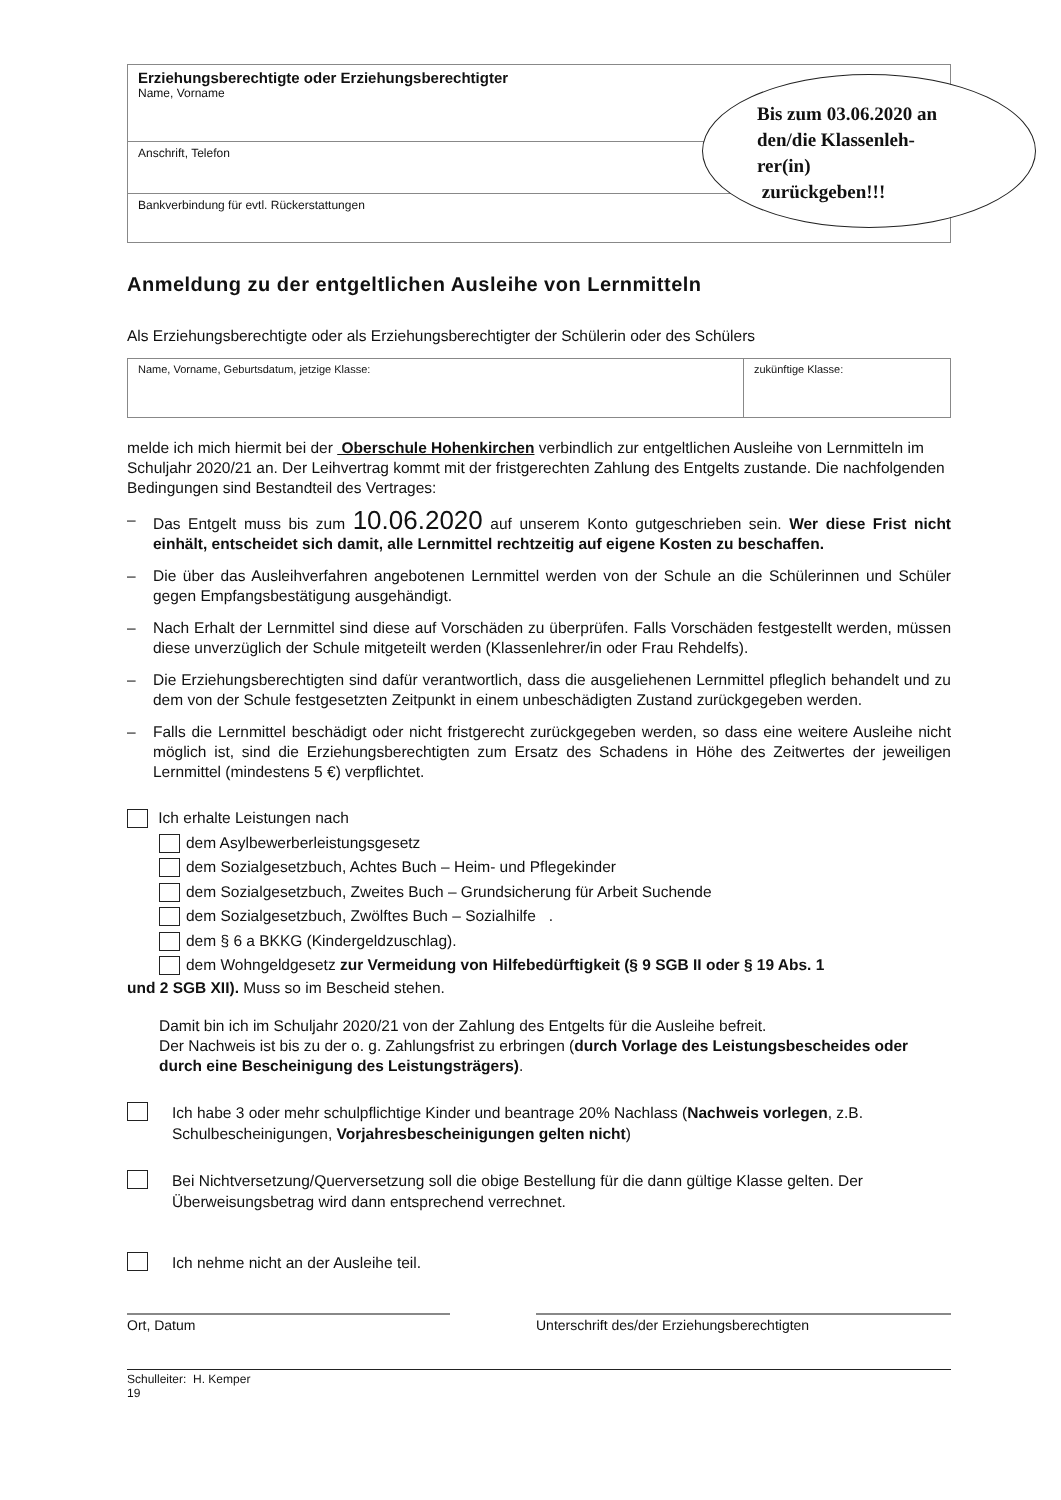| Erziehungsberechtigte oder Erziehungsberechtigter Name, Vorname |
| Anschrift, Telefon |
| Bankverbindung für evtl. Rückerstattungen |
Anmeldung zu der entgeltlichen Ausleihe von Lernmitteln
Als Erziehungsberechtigte oder als Erziehungsberechtigter der Schülerin oder des Schülers
| Name, Vorname, Geburtsdatum, jetzige Klasse: | zukünftige Klasse: |
melde ich mich hiermit bei der Oberschule Hohenkirchen verbindlich zur entgeltlichen Ausleihe von Lernmitteln im Schuljahr 2020/21 an. Der Leihvertrag kommt mit der fristgerechten Zahlung des Entgelts zustande. Die nachfolgenden Bedingungen sind Bestandteil des Vertrages:
– Das Entgelt muss bis zum 10.06.2020 auf unserem Konto gutgeschrieben sein. Wer diese Frist nicht einhält, entscheidet sich damit, alle Lernmittel rechtzeitig auf eigene Kosten zu beschaffen.
– Die über das Ausleihverfahren angebotenen Lernmittel werden von der Schule an die Schülerinnen und Schüler gegen Empfangsbestätigung ausgehändigt.
– Nach Erhalt der Lernmittel sind diese auf Vorschäden zu überprüfen. Falls Vorschäden festgestellt werden, müssen diese unverzüglich der Schule mitgeteilt werden (Klassenlehrer/in oder Frau Rehdelfs).
– Die Erziehungsberechtigten sind dafür verantwortlich, dass die ausgeliehenen Lernmittel pfleglich behandelt und zu dem von der Schule festgesetzten Zeitpunkt in einem unbeschädigten Zustand zurückgegeben werden.
– Falls die Lernmittel beschädigt oder nicht fristgerecht zurückgegeben werden, so dass eine weitere Ausleihe nicht möglich ist, sind die Erziehungsberechtigten zum Ersatz des Schadens in Höhe des Zeitwertes der jeweiligen Lernmittel (mindestens 5 €) verpflichtet.
Ich erhalte Leistungen nach
dem Asylbewerberleistungsgesetz
dem Sozialgesetzbuch, Achtes Buch – Heim- und Pflegekinder
dem Sozialgesetzbuch, Zweites Buch – Grundsicherung für Arbeit Suchende
dem Sozialgesetzbuch, Zwölftes Buch – Sozialhilfe .
dem § 6 a BKKG (Kindergeldzuschlag).
dem Wohngeldgesetz zur Vermeidung von Hilfebedürftigkeit (§ 9 SGB II oder § 19 Abs. 1
und 2 SGB XII). Muss so im Bescheid stehen.
Damit bin ich im Schuljahr 2020/21 von der Zahlung des Entgelts für die Ausleihe befreit.
Der Nachweis ist bis zu der o. g. Zahlungsfrist zu erbringen (durch Vorlage des Leistungsbescheides oder durch eine Bescheinigung des Leistungsträgers).
Ich habe 3 oder mehr schulpflichtige Kinder und beantrage 20% Nachlass (Nachweis vorlegen, z.B. Schulbescheinigungen, Vorjahresbescheinigungen gelten nicht)
Bei Nichtversetzung/Querversetzung soll die obige Bestellung für die dann gültige Klasse gelten. Der Überweisungsbetrag wird dann entsprechend verrechnet.
Ich nehme nicht an der Ausleihe teil.
Ort, Datum Unterschrift des/der Erziehungsberechtigten
Schulleiter: H. Kemper
19
Bis zum 03.06.2020 an
den/die Klassenleh-
rer(in)
zurückgeben!!!